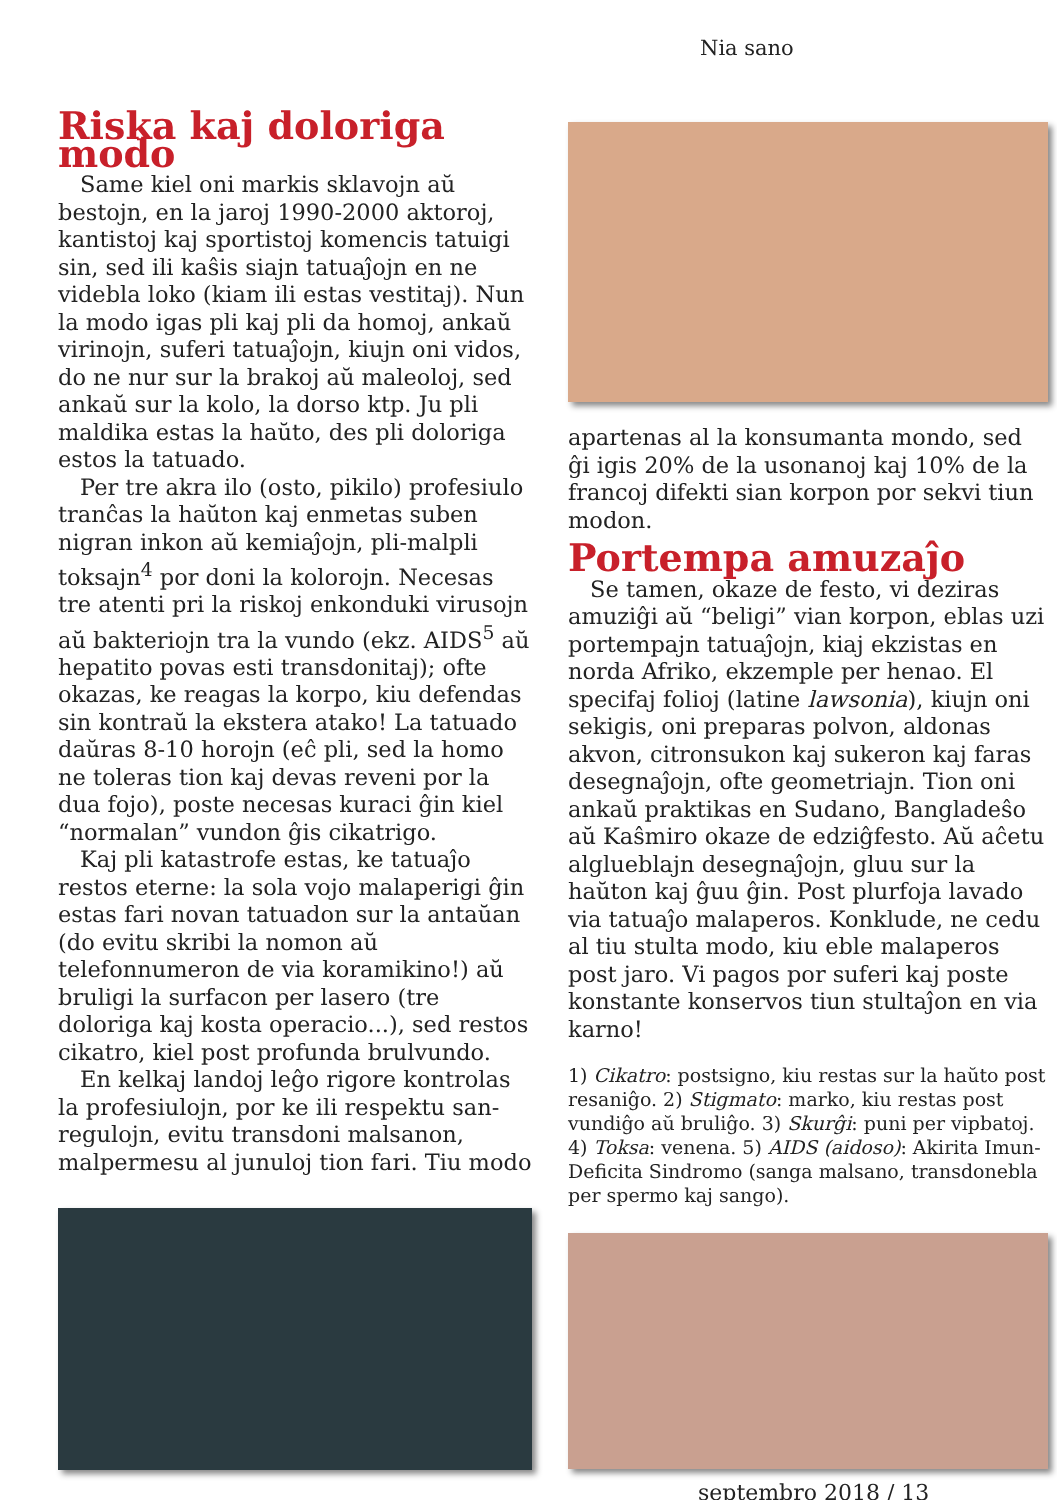Nia sano
Riska kaj doloriga modo
Same kiel oni markis sklavojn aŭ bestojn, en la jaroj 1990-2000 aktoroj, kantistoj kaj sportistoj komencis tatuigi sin, sed ili kaŝis siajn tatuaĵojn en ne videbla loko (kiam ili estas vestitaj). Nun la modo igas pli kaj pli da homoj, ankaŭ virinojn, suferi tatuaĵojn, kiujn oni vidos, do ne nur sur la brakoj aŭ maleoloj, sed ankaŭ sur la kolo, la dorso ktp. Ju pli maldika estas la haŭto, des pli doloriga estos la tatuado.
Per tre akra ilo (osto, pikilo) profesiulo tranĉas la haŭton kaj enmetas suben nigran inkon aŭ kemiaĵojn, pli-malpli toksajn<sup>4</sup> por doni la kolorojn. Necesas tre atenti pri la riskoj enkonduki virusojn aŭ bakteriojn tra la vundo (ekz. AIDS<sup>5</sup> aŭ hepatito povas esti transdonitaj); ofte okazas, ke reagas la korpo, kiu defendas sin kontraŭ la ekstera atako! La tatuado daŭras 8-10 horojn (eĉ pli, sed la homo ne toleras tion kaj devas reveni por la dua fojo), poste necesas kuraci ĝin kiel “normalan” vundon ĝis cikatrigo.
Kaj pli katastrofe estas, ke tatuaĵo restos eterne: la sola vojo malaperigi ĝin estas fari novan tatuadon sur la antaŭan (do evitu skribi la nomon aŭ telefonnumeron de via koramikino!) aŭ bruligi la surfacon per lasero (tre doloriga kaj kosta operacio...), sed restos cikatro, kiel post profunda brulvundo.
En kelkaj landoj leĝo rigore kontrolas la profesiulojn, por ke ili respektu san-regulojn, evitu transdoni malsanon, malpermesu al junuloj tion fari. Tiu modo
apartenas al la konsumanta mondo, sed ĝi igis 20% de la usonanoj kaj 10% de la francoj difekti sian korpon por sekvi tiun modon.
Portempa amuzaĵo
Se tamen, okaze de festo, vi deziras amuziĝi aŭ “beligi” vian korpon, eblas uzi portempajn tatuaĵojn, kiaj ekzistas en norda Afriko, ekzemple per henao. El specifaj folioj (latine lawsonia), kiujn oni sekigis, oni preparas polvon, aldonas akvon, citronsukon kaj sukeron kaj faras desegnaĵojn, ofte geometriajn. Tion oni ankaŭ praktikas en Sudano, Bangladeŝo aŭ Kaŝmiro okaze de edziĝfesto. Aŭ aĉetu algluebla­jn desegnaĵojn, gluu sur la haŭton kaj ĝuu ĝin. Post plurfoja lavado via tatuaĵo malaperos. Konklude, ne cedu al tiu stulta modo, kiu eble malaperos post jaro. Vi pagos por suferi kaj poste konstante konservos tiun stultaĵon en via karno!
1) Cikatro: postsigno, kiu restas sur la haŭto post resaniĝo. 2) Stigmato: marko, kiu restas post vundiĝo aŭ bruliĝo. 3) Skurĝi: puni per vipbatoj. 4) Toksa: venena. 5) AIDS (aidoso): Akirita Imun-Deficita Sindromo (sanga malsano, transdonebla per spermo kaj sango).
septembro 2018 / 13